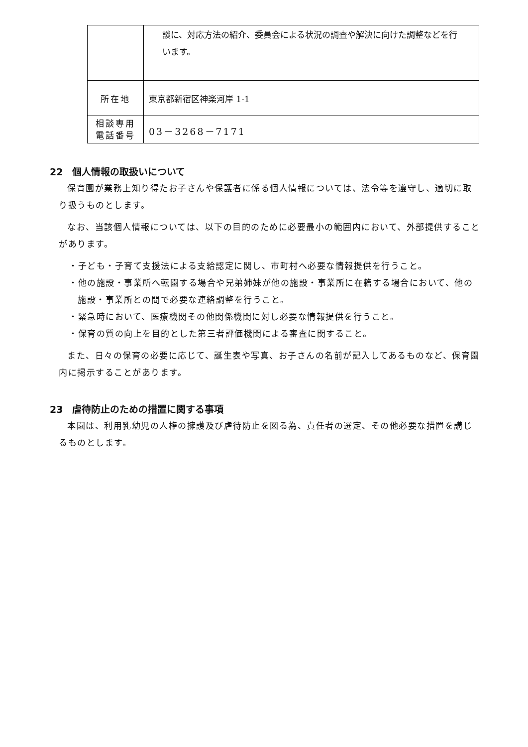| | 談に、対応方法の紹介、委員会による状況の調査や解決に向けた調整などを行います。 |
| 所在地 | 東京都新宿区神楽河岸 1-1 |
| 相談専用 電話番号 | 03－3268－7171 |
22　個人情報の取扱いについて
保育園が業務上知り得たお子さんや保護者に係る個人情報については、法令等を遵守し、適切に取り扱うものとします。
なお、当該個人情報については、以下の目的のために必要最小の範囲内において、外部提供することがあります。
・子ども・子育て支援法による支給認定に関し、市町村へ必要な情報提供を行うこと。
・他の施設・事業所へ転園する場合や兄弟姉妹が他の施設・事業所に在籍する場合において、他の施設・事業所との間で必要な連絡調整を行うこと。
・緊急時において、医療機関その他関係機関に対し必要な情報提供を行うこと。
・保育の質の向上を目的とした第三者評価機関による審査に関すること。
また、日々の保育の必要に応じて、誕生表や写真、お子さんの名前が記入してあるものなど、保育園内に掲示することがあります。
23　虐待防止のための措置に関する事項
本園は、利用乳幼児の人権の擁護及び虐待防止を図る為、責任者の選定、その他必要な措置を講じるものとします。